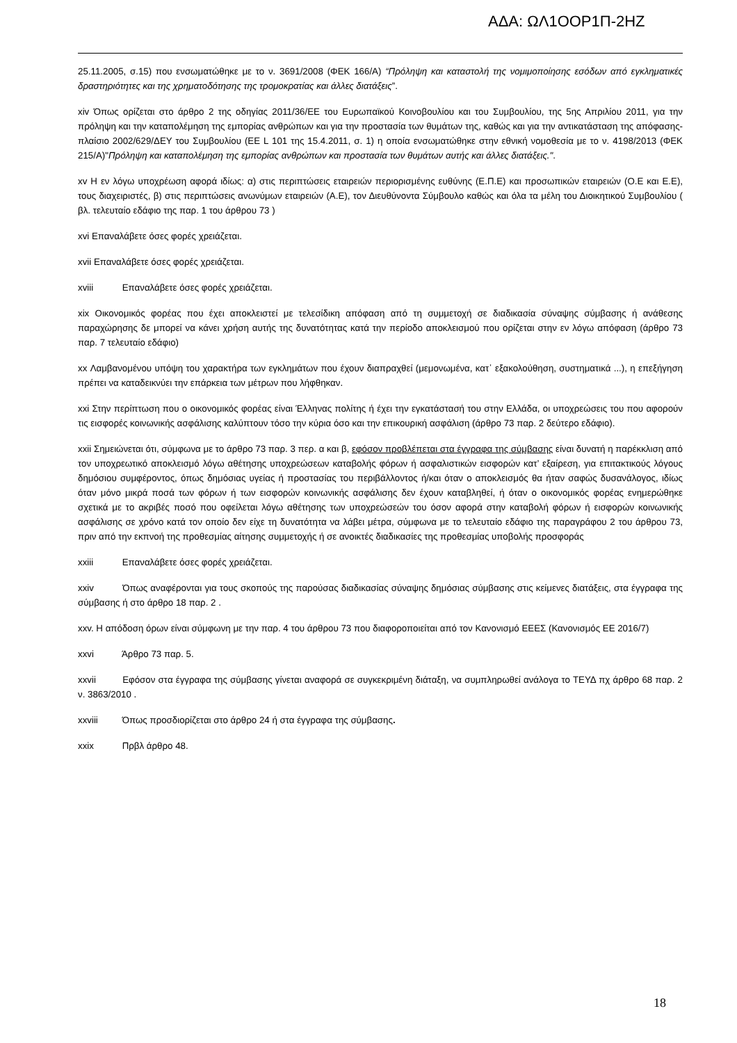ΑΔΑ: ΩΛ1ΟΟΡ1Π-2ΗΖ
25.11.2005, σ.15) που ενσωματώθηκε με το ν. 3691/2008 (ΦΕΚ 166/Α) “Πρόληψη και καταστολή της νομιμοποίησης εσόδων από εγκληματικές δραστηριότητες και της χρηματοδότησης της τρομοκρατίας και άλλες διατάξεις”.
xiv Όπως ορίζεται στο άρθρο 2 της οδηγίας 2011/36/ΕΕ του Ευρωπαϊκού Κοινοβουλίου και του Συμβουλίου, της 5ης Απριλίου 2011, για την πρόληψη και την καταπολέμηση της εμπορίας ανθρώπων και για την προστασία των θυμάτων της, καθώς και για την αντικατάσταση της απόφασης-πλαίσιο 2002/629/ΔΕΥ του Συμβουλίου (ΕΕ L 101 της 15.4.2011, σ. 1) η οποία ενσωματώθηκε στην εθνική νομοθεσία με το ν. 4198/2013 (ΦΕΚ 215/Α)"Πρόληψη και καταπολέμηση της εμπορίας ανθρώπων και προστασία των θυμάτων αυτής και άλλες διατάξεις.".
xv Η εν λόγω υποχρέωση αφορά ιδίως: α) στις περιπτώσεις εταιρειών περιορισμένης ευθύνης (Ε.Π.Ε) και προσωπικών εταιρειών (Ο.Ε και Ε.Ε), τους διαχειριστές, β) στις περιπτώσεις ανωνύμων εταιρειών (Α.Ε), τον Διευθύνοντα Σύμβουλο καθώς και όλα τα μέλη του Διοικητικού Συμβουλίου ( βλ. τελευταίο εδάφιο της παρ. 1 του άρθρου 73 )
xvi Επαναλάβετε όσες φορές χρειάζεται.
xvii Επαναλάβετε όσες φορές χρειάζεται.
xviii Επαναλάβετε όσες φορές χρειάζεται.
xix Οικονομικός φορέας που έχει αποκλειστεί με τελεσίδικη απόφαση από τη συμμετοχή σε διαδικασία σύναψης σύμβασης ή ανάθεσης παραχώρησης δε μπορεί να κάνει χρήση αυτής της δυνατότητας κατά την περίοδο αποκλεισμού που ορίζεται στην εν λόγω απόφαση (άρθρο 73 παρ. 7 τελευταίο εδάφιο)
xx Λαμβανομένου υπόψη του χαρακτήρα των εγκλημάτων που έχουν διαπραχθεί (μεμονωμένα, κατ᾽ εξακολούθηση, συστηματικά ...), η επεξήγηση πρέπει να καταδεικνύει την επάρκεια των μέτρων που λήφθηκαν.
xxi Στην περίπτωση που ο οικονομικός φορέας είναι Έλληνας πολίτης ή έχει την εγκατάστασή του στην Ελλάδα, οι υποχρεώσεις του που αφορούν τις εισφορές κοινωνικής ασφάλισης καλύπτουν τόσο την κύρια όσο και την επικουρική ασφάλιση (άρθρο 73 παρ. 2 δεύτερο εδάφιο).
xxii Σημειώνεται ότι, σύμφωνα με το άρθρο 73 παρ. 3 περ. α και β, εφόσον προβλέπεται στα έγγραφα της σύμβασης είναι δυνατή η παρέκκλιση από τον υποχρεωτικό αποκλεισμό λόγω αθέτησης υποχρεώσεων καταβολής φόρων ή ασφαλιστικών εισφορών κατ’ εξαίρεση, για επιτακτικούς λόγους δημόσιου συμφέροντος, όπως δημόσιας υγείας ή προστασίας του περιβάλλοντος ή/και όταν ο αποκλεισμός θα ήταν σαφώς δυσανάλογος, ιδίως όταν μόνο μικρά ποσά των φόρων ή των εισφορών κοινωνικής ασφάλισης δεν έχουν καταβληθεί, ή όταν ο οικονομικός φορέας ενημερώθηκε σχετικά με το ακριβές ποσό που οφείλεται λόγω αθέτησης των υποχρεώσεών του όσον αφορά στην καταβολή φόρων ή εισφορών κοινωνικής ασφάλισης σε χρόνο κατά τον οποίο δεν είχε τη δυνατότητα να λάβει μέτρα, σύμφωνα με το τελευταίο εδάφιο της παραγράφου 2 του άρθρου 73, πριν από την εκπνοή της προθεσμίας αίτησης συμμετοχής ή σε ανοικτές διαδικασίες της προθεσμίας υποβολής προσφοράς
xxiii Επαναλάβετε όσες φορές χρειάζεται.
xxiv Όπως αναφέρονται για τους σκοπούς της παρούσας διαδικασίας σύναψης δημόσιας σύμβασης στις κείμενες διατάξεις, στα έγγραφα της σύμβασης ή στο άρθρο 18 παρ. 2 .
xxv. Η απόδοση όρων είναι σύμφωνη με την παρ. 4 του άρθρου 73 που διαφοροποιείται από τον Κανονισμό ΕΕΕΣ (Κανονισμός ΕΕ 2016/7)
xxvi Άρθρο 73 παρ. 5.
xxvii Εφόσον στα έγγραφα της σύμβασης γίνεται αναφορά σε συγκεκριμένη διάταξη, να συμπληρωθεί ανάλογα το ΤΕΥΔ πχ άρθρο 68 παρ. 2 ν. 3863/2010 .
xxviii Όπως προσδιορίζεται στο άρθρο 24 ή στα έγγραφα της σύμβασης.
xxix Πρβλ άρθρο 48.
18